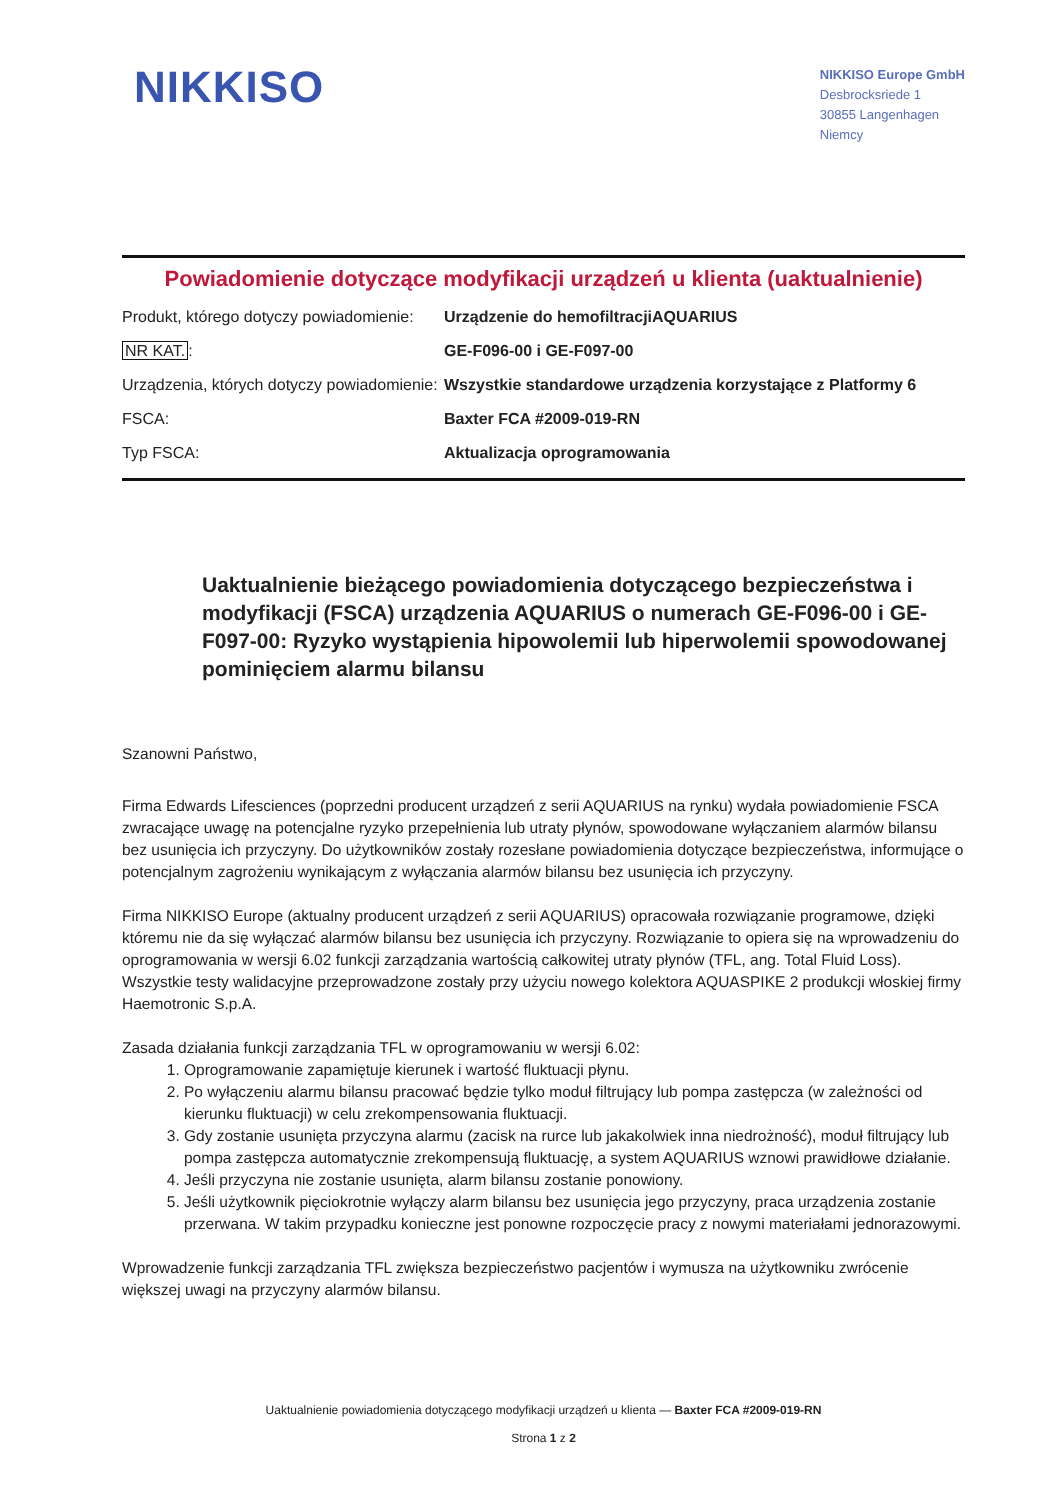NIKKISO
NIKKISO Europe GmbH
Desbrocksriede 1
30855 Langenhagen
Niemcy
Powiadomienie dotyczące modyfikacji urządzeń u klienta (uaktualnienie)
| Produkt, którego dotyczy powiadomienie: | Urządzenie do hemofiltracjiAQUARIUS |
| NR KAT. : | GE-F096-00 i GE-F097-00 |
| Urządzenia, których dotyczy powiadomienie: | Wszystkie standardowe urządzenia korzystające z Platformy 6 |
| FSCA: | Baxter FCA #2009-019-RN |
| Typ FSCA: | Aktualizacja oprogramowania |
Uaktualnienie bieżącego powiadomienia dotyczącego bezpieczeństwa i modyfikacji (FSCA) urządzenia AQUARIUS o numerach GE-F096-00 i GE-F097-00: Ryzyko wystąpienia hipowolemii lub hiperwolemii spowodowanej pominięciem alarmu bilansu
Szanowni Państwo,
Firma Edwards Lifesciences (poprzedni producent urządzeń z serii AQUARIUS na rynku) wydała powiadomienie FSCA zwracające uwagę na potencjalne ryzyko przepełnienia lub utraty płynów, spowodowane wyłączaniem alarmów bilansu bez usunięcia ich przyczyny. Do użytkowników zostały rozesłane powiadomienia dotyczące bezpieczeństwa, informujące o potencjalnym zagrożeniu wynikającym z wyłączania alarmów bilansu bez usunięcia ich przyczyny.
Firma NIKKISO Europe (aktualny producent urządzeń z serii AQUARIUS) opracowała rozwiązanie programowe, dzięki któremu nie da się wyłączać alarmów bilansu bez usunięcia ich przyczyny. Rozwiązanie to opiera się na wprowadzeniu do oprogramowania w wersji 6.02 funkcji zarządzania wartością całkowitej utraty płynów (TFL, ang. Total Fluid Loss). Wszystkie testy walidacyjne przeprowadzone zostały przy użyciu nowego kolektora AQUASPIKE 2 produkcji włoskiej firmy Haemotronic S.p.A.
Zasada działania funkcji zarządzania TFL w oprogramowaniu w wersji 6.02:
1. Oprogramowanie zapamiętuje kierunek i wartość fluktuacji płynu.
2. Po wyłączeniu alarmu bilansu pracować będzie tylko moduł filtrujący lub pompa zastępcza (w zależności od kierunku fluktuacji) w celu zrekompensowania fluktuacji.
3. Gdy zostanie usunięta przyczyna alarmu (zacisk na rurce lub jakakolwiek inna niedrożność), moduł filtrujący lub pompa zastępcza automatycznie zrekompensują fluktuację, a system AQUARIUS wznowi prawidłowe działanie.
4. Jeśli przyczyna nie zostanie usunięta, alarm bilansu zostanie ponowiony.
5. Jeśli użytkownik pięciokrotnie wyłączy alarm bilansu bez usunięcia jego przyczyny, praca urządzenia zostanie przerwana. W takim przypadku konieczne jest ponowne rozpoczęcie pracy z nowymi materiałami jednorazowymi.
Wprowadzenie funkcji zarządzania TFL zwiększa bezpieczeństwo pacjentów i wymusza na użytkowniku zwrócenie większej uwagi na przyczyny alarmów bilansu.
Uaktualnienie powiadomienia dotyczącego modyfikacji urządzeń u klienta — Baxter FCA #2009-019-RN
Strona 1 z 2